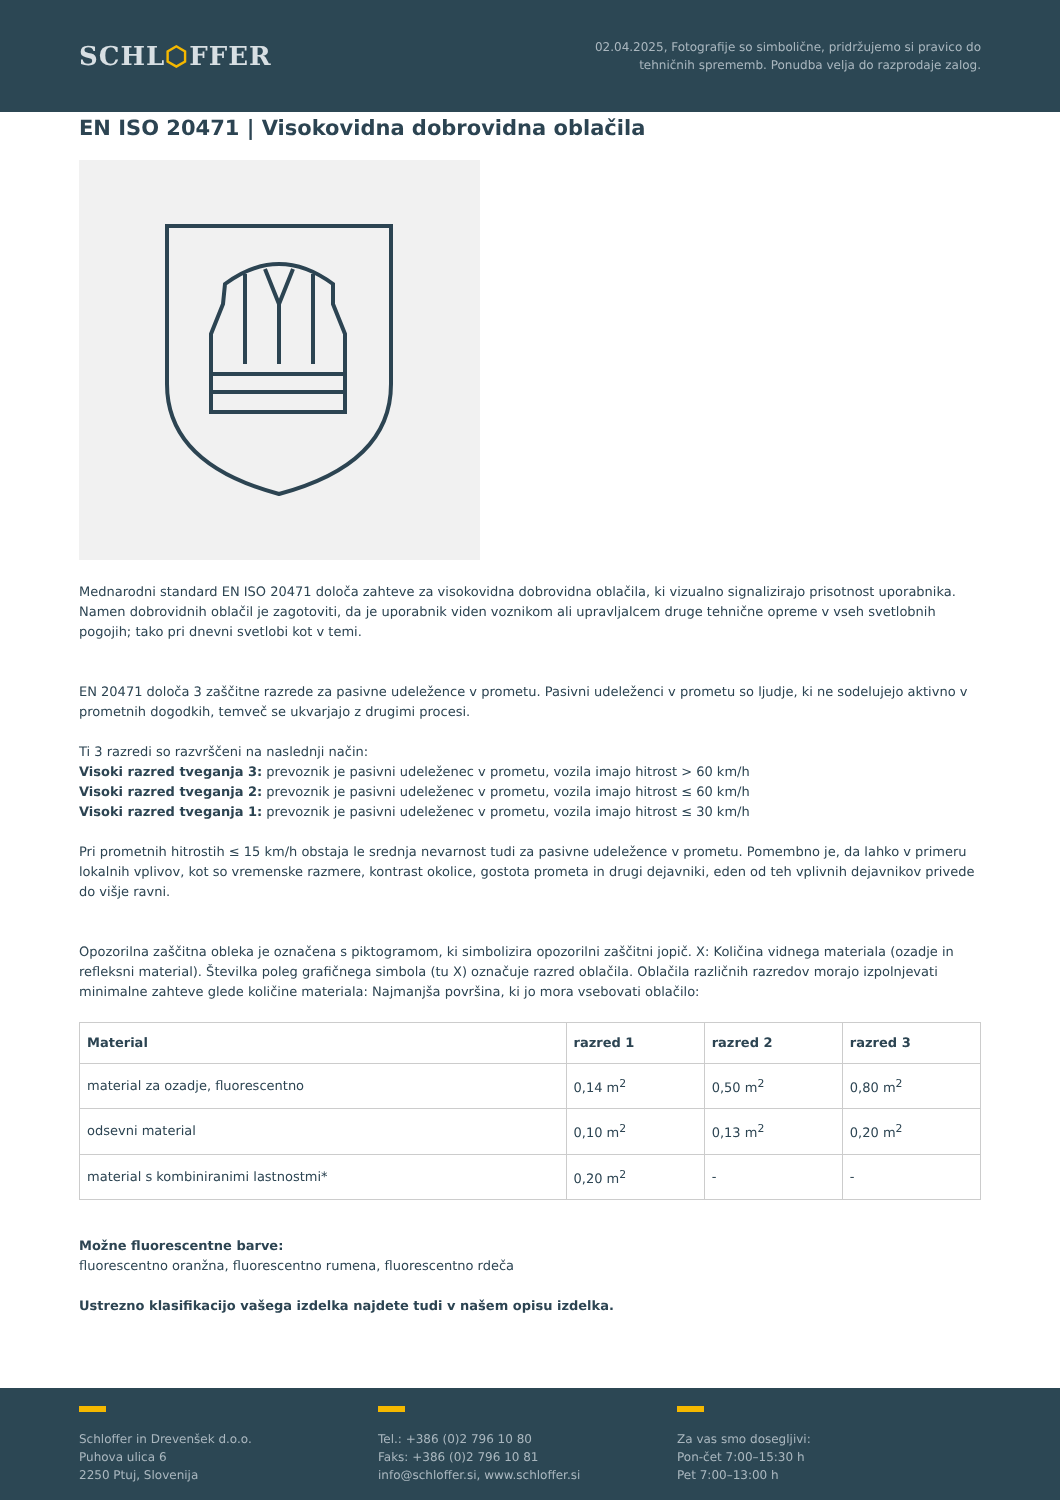SCHL⬡FFER
02.04.2025, Fotografije so simbolične, pridržujemo si pravico do
tehničnih sprememb. Ponudba velja do razprodaje zalog.
EN ISO 20471 | Visokovidna dobrovidna oblačila
Mednarodni standard EN ISO 20471 določa zahteve za visokovidna dobrovidna oblačila, ki vizualno signalizirajo prisotnost uporabnika. Namen dobrovidnih oblačil je zagotoviti, da je uporabnik viden voznikom ali upravljalcem druge tehnične opreme v vseh svetlobnih pogojih; tako pri dnevni svetlobi kot v temi.
EN 20471 določa 3 zaščitne razrede za pasivne udeležence v prometu. Pasivni udeleženci v prometu so ljudje, ki ne sodelujejo aktivno v prometnih dogodkih, temveč se ukvarjajo z drugimi procesi.
Ti 3 razredi so razvrščeni na naslednji način:
Visoki razred tveganja 3: prevoznik je pasivni udeleženec v prometu, vozila imajo hitrost > 60 km/h
Visoki razred tveganja 2: prevoznik je pasivni udeleženec v prometu, vozila imajo hitrost ≤ 60 km/h
Visoki razred tveganja 1: prevoznik je pasivni udeleženec v prometu, vozila imajo hitrost ≤ 30 km/h
Pri prometnih hitrostih ≤ 15 km/h obstaja le srednja nevarnost tudi za pasivne udeležence v prometu. Pomembno je, da lahko v primeru lokalnih vplivov, kot so vremenske razmere, kontrast okolice, gostota prometa in drugi dejavniki, eden od teh vplivnih dejavnikov privede do višje ravni.
Opozorilna zaščitna obleka je označena s piktogramom, ki simbolizira opozorilni zaščitni jopič. X: Količina vidnega materiala (ozadje in refleksni material). Številka poleg grafičnega simbola (tu X) označuje razred oblačila. Oblačila različnih razredov morajo izpolnjevati minimalne zahteve glede količine materiala: Najmanjša površina, ki jo mora vsebovati oblačilo:
| Material | razred 1 | razred 2 | razred 3 |
| --- | --- | --- | --- |
| material za ozadje, fluorescentno | 0,14 m<sup>2</sup> | 0,50 m<sup>2</sup> | 0,80 m<sup>2</sup> |
| odsevni material | 0,10 m<sup>2</sup> | 0,13 m<sup>2</sup> | 0,20 m<sup>2</sup> |
| material s kombiniranimi lastnostmi* | 0,20 m<sup>2</sup> | - | - |
Možne fluorescentne barve:
fluorescentno oranžna, fluorescentno rumena, fluorescentno rdeča
Ustrezno klasifikacijo vašega izdelka najdete tudi v našem opisu izdelka.
Schloffer in Drevenšek d.o.o.
Puhova ulica 6
2250 Ptuj, Slovenija
Tel.: +386 (0)2 796 10 80
Faks: +386 (0)2 796 10 81
info@schloffer.si, www.schloffer.si
Za vas smo dosegljivi:
Pon-čet 7:00–15:30 h
Pet 7:00–13:00 h